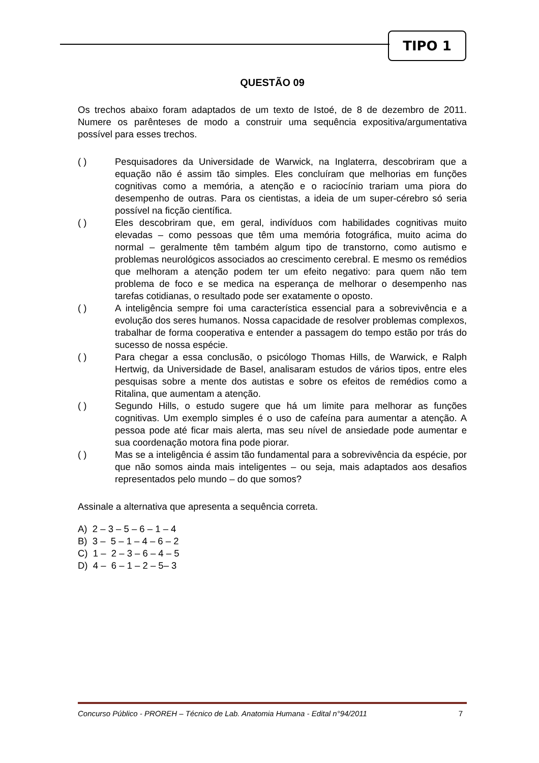TIPO 1
QUESTÃO 09
Os trechos abaixo foram adaptados de um texto de Istoé, de 8 de dezembro de 2011. Numere os parênteses de modo a construir uma sequência expositiva/argumentativa possível para esses trechos.
( ) Pesquisadores da Universidade de Warwick, na Inglaterra, descobriram que a equação não é assim tão simples. Eles concluíram que melhorias em funções cognitivas como a memória, a atenção e o raciocínio trariam uma piora do desempenho de outras. Para os cientistas, a ideia de um super-cérebro só seria possível na ficção científica.
( ) Eles descobriram que, em geral, indivíduos com habilidades cognitivas muito elevadas – como pessoas que têm uma memória fotográfica, muito acima do normal – geralmente têm também algum tipo de transtorno, como autismo e problemas neurológicos associados ao crescimento cerebral. E mesmo os remédios que melhoram a atenção podem ter um efeito negativo: para quem não tem problema de foco e se medica na esperança de melhorar o desempenho nas tarefas cotidianas, o resultado pode ser exatamente o oposto.
( ) A inteligência sempre foi uma característica essencial para a sobrevivência e a evolução dos seres humanos. Nossa capacidade de resolver problemas complexos, trabalhar de forma cooperativa e entender a passagem do tempo estão por trás do sucesso de nossa espécie.
( ) Para chegar a essa conclusão, o psicólogo Thomas Hills, de Warwick, e Ralph Hertwig, da Universidade de Basel, analisaram estudos de vários tipos, entre eles pesquisas sobre a mente dos autistas e sobre os efeitos de remédios como a Ritalina, que aumentam a atenção.
( ) Segundo Hills, o estudo sugere que há um limite para melhorar as funções cognitivas. Um exemplo simples é o uso de cafeína para aumentar a atenção. A pessoa pode até ficar mais alerta, mas seu nível de ansiedade pode aumentar e sua coordenação motora fina pode piorar.
( ) Mas se a inteligência é assim tão fundamental para a sobrevivência da espécie, por que não somos ainda mais inteligentes – ou seja, mais adaptados aos desafios representados pelo mundo – do que somos?
Assinale a alternativa que apresenta a sequência correta.
A) 2 – 3 – 5 – 6 – 1 – 4
B) 3 – 5 – 1 – 4 – 6 – 2
C) 1 – 2 – 3 – 6 – 4 – 5
D) 4 – 6 – 1 – 2 – 5– 3
Concurso Público - PROREH – Técnico de Lab. Anatomia Humana - Edital n°94/2011 7